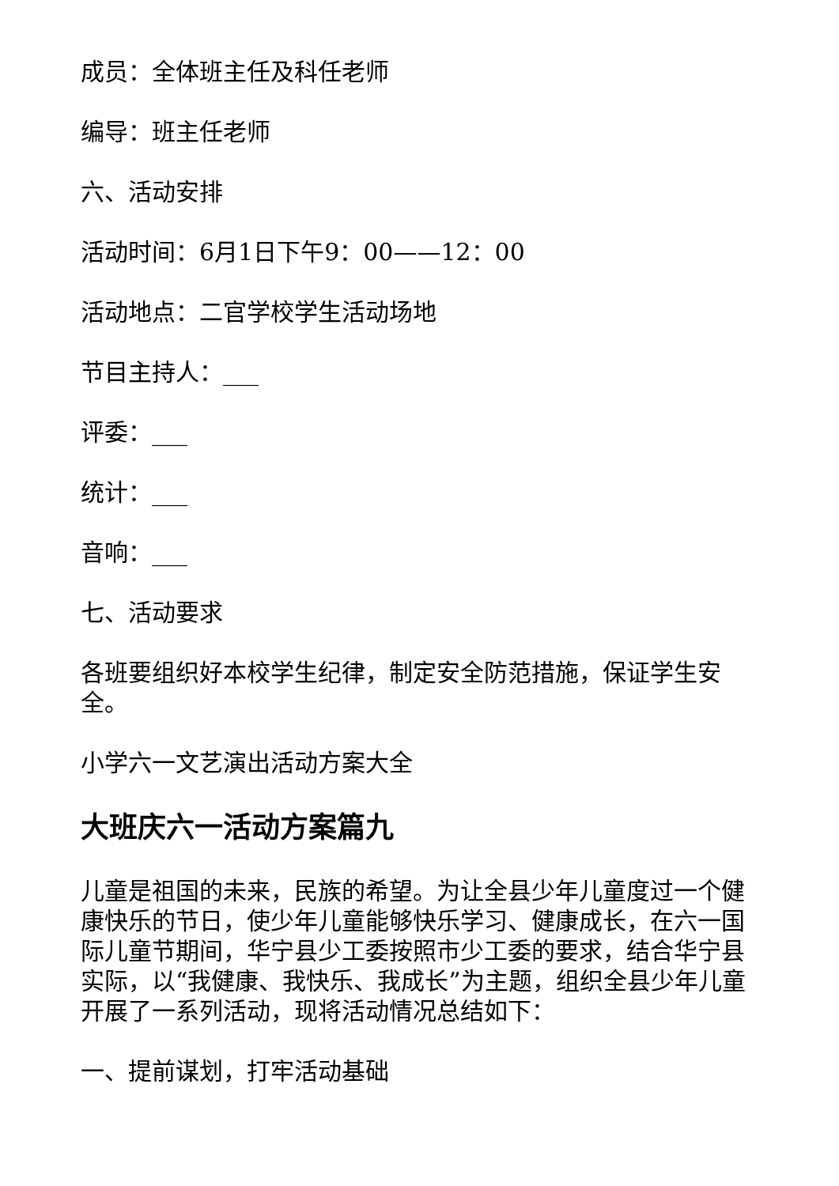成员：全体班主任及科任老师
编导：班主任老师
六、活动安排
活动时间：6月1日下午9：00——12：00
活动地点：二官学校学生活动场地
节目主持人：___
评委：___
统计：___
音响：___
七、活动要求
各班要组织好本校学生纪律，制定安全防范措施，保证学生安全。
小学六一文艺演出活动方案大全
大班庆六一活动方案篇九
儿童是祖国的未来，民族的希望。为让全县少年儿童度过一个健康快乐的节日，使少年儿童能够快乐学习、健康成长，在六一国际儿童节期间，华宁县少工委按照市少工委的要求，结合华宁县实际，以“我健康、我快乐、我成长”为主题，组织全县少年儿童开展了一系列活动，现将活动情况总结如下：
一、提前谋划，打牢活动基础